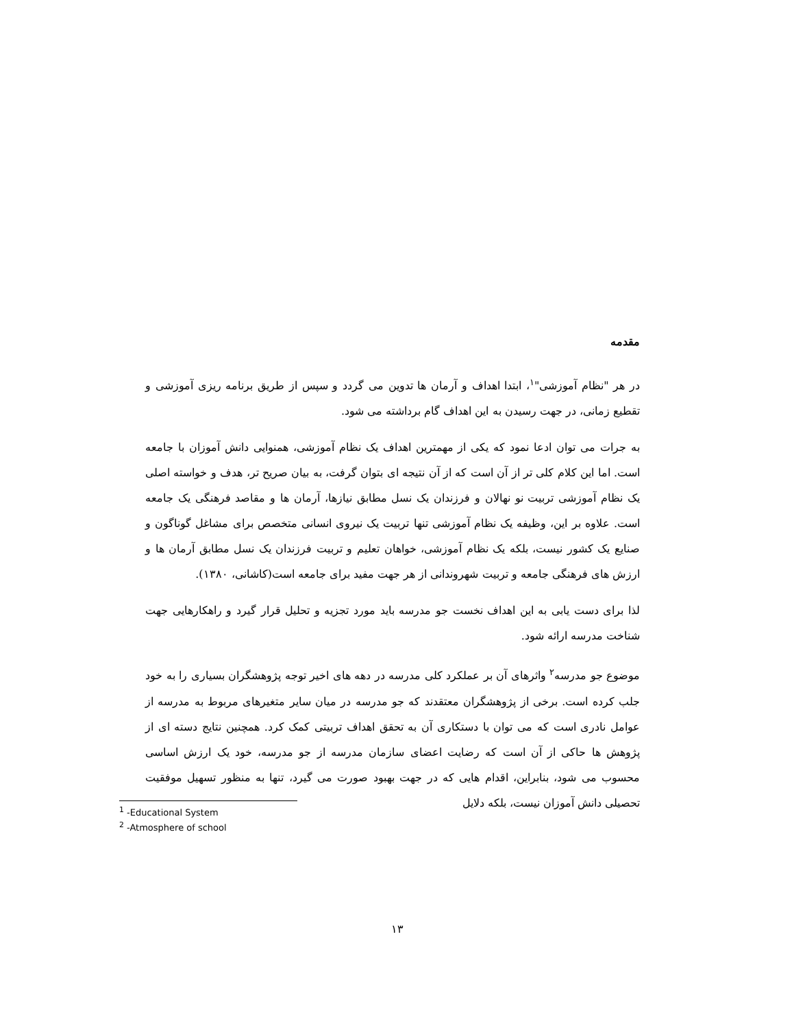مقدمه
در هر "نظام آموزشی"<sup>۱</sup>، ابتدا اهداف و آرمان ها تدوین می گردد و سپس از طریق برنامه ریزی آموزشی و تقطیع زمانی، در جهت رسیدن به این اهداف گام برداشته می شود.
به جرات می توان ادعا نمود که یکی از مهمترین اهداف یک نظام آموزشی، همنوایی دانش آموزان با جامعه است. اما این کلام کلی تر از آن است که از آن نتیجه ای بتوان گرفت، به بیان صریح تر، هدف و خواسته اصلی یک نظام آموزشی تربیت نو نهالان و فرزندان یک نسل مطابق نیازها، آرمان ها و مقاصد فرهنگی یک جامعه است. علاوه بر این، وظیفه یک نظام آموزشی تنها تربیت یک نیروی انسانی متخصص برای مشاغل گوناگون و صنایع یک کشور نیست، بلکه یک نظام آموزشی، خواهان تعلیم و تربیت فرزندان یک نسل مطابق آرمان ها و ارزش های فرهنگی جامعه و تربیت شهروندانی از هر جهت مفید برای جامعه است(کاشانی، ۱۳۸۰).
لذا برای دست یابی به این اهداف نخست جو مدرسه باید مورد تجزیه و تحلیل قرار گیرد و راهکارهایی جهت شناخت مدرسه ارائه شود.
موضوع جو مدرسه<sup>۲</sup> واثرهای آن بر عملکرد کلی مدرسه در دهه های اخیر توجه پژوهشگران بسیاری را به خود جلب کرده است. برخی از پژوهشگران معتقدند که جو مدرسه در میان سایر متغیرهای مربوط به مدرسه از عوامل نادری است که می توان با دستکاری آن به تحقق اهداف تربیتی کمک کرد. همچنین نتایج دسته ای از پژوهش ها حاکی از آن است که رضایت اعضای سازمان مدرسه از جو مدرسه، خود یک ارزش اساسی محسوب می شود، بنابراین، اقدام هایی که در جهت بهبود صورت می گیرد، تنها به منظور تسهیل موفقیت تحصیلی دانش آموزان نیست، بلکه دلایل
<sup>1</sup> -Educational System
<sup>2</sup> -Atmosphere of school
۱۳